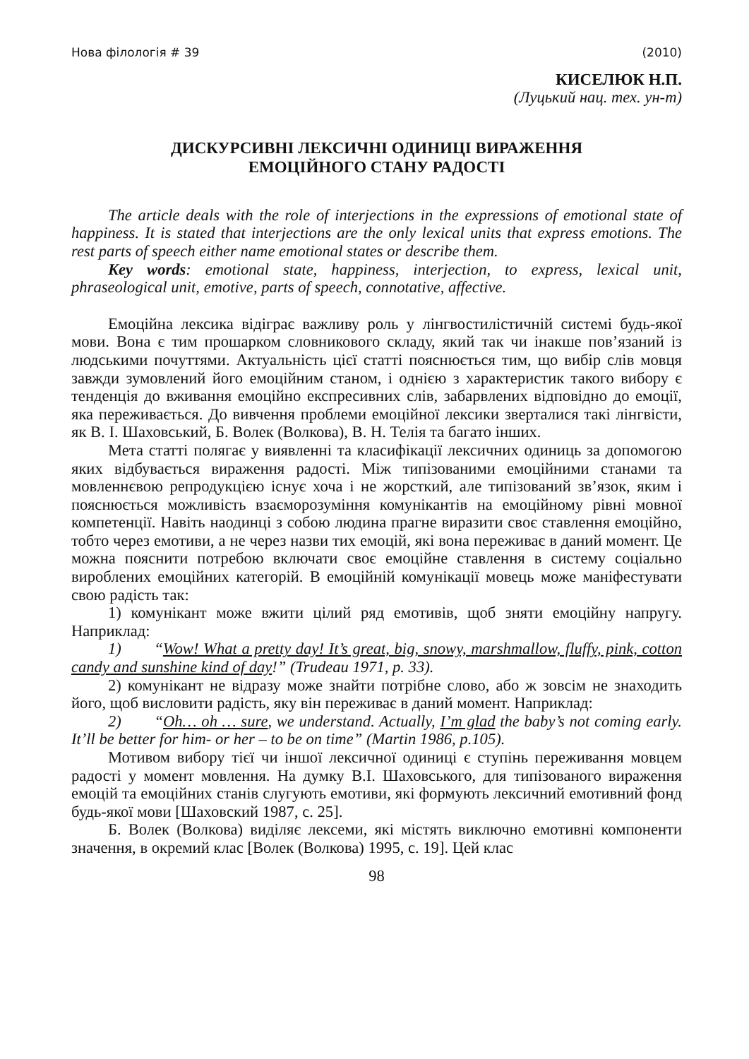Нова філологія # 39 (2010)
КИСЕЛЮК Н.П.
(Луцький нац. тех. ун-т)
ДИСКУРСИВНІ ЛЕКСИЧНІ ОДИНИЦІ ВИРАЖЕННЯ
ЕМОЦІЙНОГО СТАНУ РАДОСТІ
The article deals with the role of interjections in the expressions of emotional state of happiness. It is stated that interjections are the only lexical units that express emotions. The rest parts of speech either name emotional states or describe them.
Key words: emotional state, happiness, interjection, to express, lexical unit, phraseological unit, emotive, parts of speech, connotative, affective.
Емоційна лексика відіграє важливу роль у лінгвостилістичній системі будь-якої мови. Вона є тим прошарком словникового складу, який так чи інакше пов’язаний із людськими почуттями. Актуальність цієї статті пояснюється тим, що вибір слів мовця завжди зумовлений його емоційним станом, і однією з характеристик такого вибору є тенденція до вживання емоційно експресивних слів, забарвлених відповідно до емоції, яка переживається. До вивчення проблеми емоційної лексики зверталися такі лінгвісти, як В. І. Шаховський, Б. Волек (Волкова), В. Н. Телія та багато інших.
Мета статті полягає у виявленні та класифікації лексичних одиниць за допомогою яких відбувається вираження радості. Між типізованими емоційними станами та мовленнєвою репродукцією існує хоча і не жорсткий, але типізований зв’язок, яким і пояснюється можливість взаєморозуміння комунікантів на емоційному рівні мовної компетенції. Навіть наодинці з собою людина прагне виразити своє ставлення емоційно, тобто через емотиви, а не через назви тих емоцій, які вона переживає в даний момент. Це можна пояснити потребою включати своє емоційне ставлення в систему соціально вироблених емоційних категорій. В емоційній комунікації мовець може маніфестувати свою радість так:
1) комунікант може вжити цілий ряд емотивів, щоб зняти емоційну напругу. Наприклад:
1) “Wow! What a pretty day! It’s great, big, snowy, marshmallow, fluffy, pink, cotton candy and sunshine kind of day!” (Trudeau 1971, p. 33).
2) комунікант не відразу може знайти потрібне слово, або ж зовсім не знаходить його, щоб висловити радість, яку він переживає в даний момент. Наприклад:
2) “Oh… oh … sure, we understand. Actually, I’m glad the baby’s not coming early. It’ll be better for him- or her – to be on time” (Martin 1986, p.105).
Мотивом вибору тієї чи іншої лексичної одиниці є ступінь переживання мовцем радості у момент мовлення. На думку В.І. Шаховського, для типізованого вираження емоцій та емоційних станів слугують емотиви, які формують лексичний емотивний фонд будь-якої мови [Шаховский 1987, с. 25].
Б. Волек (Волкова) виділяє лексеми, які містять виключно емотивні компоненти значення, в окремий клас [Волек (Волкова) 1995, с. 19]. Цей клас
98